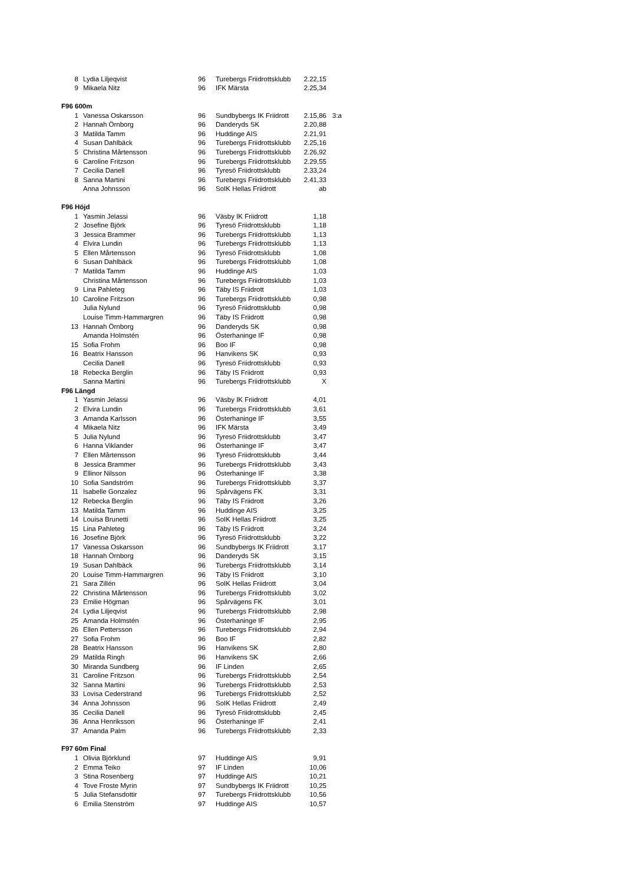| 8 | Lydia Liljeqvist | 96 | Turebergs Friidrottsklubb | 2.22,15 | |
| 9 | Mikaela Nitz | 96 | IFK Märsta | 2.25,34 | |
| F96 600m | | | | | |
| 1 | Vanessa Oskarsson | 96 | Sundbybergs IK Friidrott | 2.15,86 | 3:a |
| 2 | Hannah Örnborg | 96 | Danderyds SK | 2.20,88 | |
| 3 | Matilda Tamm | 96 | Huddinge AIS | 2.21,91 | |
| 4 | Susan Dahlbäck | 96 | Turebergs Friidrottsklubb | 2.25,16 | |
| 5 | Christina Mårtensson | 96 | Turebergs Friidrottsklubb | 2.26,92 | |
| 6 | Caroline Fritzson | 96 | Turebergs Friidrottsklubb | 2.29,55 | |
| 7 | Cecilia Danell | 96 | Tyresö Friidrottsklubb | 2.33,24 | |
| 8 | Sanna Martini | 96 | Turebergs Friidrottsklubb | 2.41,33 | |
| | Anna Johnsson | 96 | SoIK Hellas Friidrott | ab | |
| F96 Höjd | | | | | |
| 1 | Yasmin Jelassi | 96 | Väsby IK Friidrott | 1,18 | |
| 2 | Josefine Björk | 96 | Tyresö Friidrottsklubb | 1,18 | |
| 3 | Jessica Brammer | 96 | Turebergs Friidrottsklubb | 1,13 | |
| 4 | Elvira Lundin | 96 | Turebergs Friidrottsklubb | 1,13 | |
| 5 | Ellen Mårtensson | 96 | Tyresö Friidrottsklubb | 1,08 | |
| 6 | Susan Dahlbäck | 96 | Turebergs Friidrottsklubb | 1,08 | |
| 7 | Matilda Tamm | 96 | Huddinge AIS | 1,03 | |
| | Christina Mårtensson | 96 | Turebergs Friidrottsklubb | 1,03 | |
| 9 | Lina Pahleteg | 96 | Täby IS Friidrott | 1,03 | |
| 10 | Caroline Fritzson | 96 | Turebergs Friidrottsklubb | 0,98 | |
| | Julia Nylund | 96 | Tyresö Friidrottsklubb | 0,98 | |
| | Louise Timm-Hammargren | 96 | Täby IS Friidrott | 0,98 | |
| 13 | Hannah Örnborg | 96 | Danderyds SK | 0,98 | |
| | Amanda Holmstén | 96 | Österhaninge IF | 0,98 | |
| 15 | Sofia Frohm | 96 | Boo IF | 0,98 | |
| 16 | Beatrix Hansson | 96 | Hanvikens SK | 0,93 | |
| | Cecilia Danell | 96 | Tyresö Friidrottsklubb | 0,93 | |
| 18 | Rebecka Berglin | 96 | Täby IS Friidrott | 0,93 | |
| | Sanna Martini | 96 | Turebergs Friidrottsklubb | X | |
| F96 Längd | | | | | |
| 1 | Yasmin Jelassi | 96 | Väsby IK Friidrott | 4,01 | |
| 2 | Elvira Lundin | 96 | Turebergs Friidrottsklubb | 3,61 | |
| 3 | Amanda Karlsson | 96 | Österhaninge IF | 3,55 | |
| 4 | Mikaela Nitz | 96 | IFK Märsta | 3,49 | |
| 5 | Julia Nylund | 96 | Tyresö Friidrottsklubb | 3,47 | |
| 6 | Hanna Viklander | 96 | Österhaninge IF | 3,47 | |
| 7 | Ellen Mårtensson | 96 | Tyresö Friidrottsklubb | 3,44 | |
| 8 | Jessica Brammer | 96 | Turebergs Friidrottsklubb | 3,43 | |
| 9 | Ellinor Nilsson | 96 | Österhaninge IF | 3,38 | |
| 10 | Sofia Sandström | 96 | Turebergs Friidrottsklubb | 3,37 | |
| 11 | Isabelle Gonzalez | 96 | Spårvägens FK | 3,31 | |
| 12 | Rebecka Berglin | 96 | Täby IS Friidrott | 3,26 | |
| 13 | Matilda Tamm | 96 | Huddinge AIS | 3,25 | |
| 14 | Louisa Brunetti | 96 | SoIK Hellas Friidrott | 3,25 | |
| 15 | Lina Pahleteg | 96 | Täby IS Friidrott | 3,24 | |
| 16 | Josefine Björk | 96 | Tyresö Friidrottsklubb | 3,22 | |
| 17 | Vanessa Oskarsson | 96 | Sundbybergs IK Friidrott | 3,17 | |
| 18 | Hannah Örnborg | 96 | Danderyds SK | 3,15 | |
| 19 | Susan Dahlbäck | 96 | Turebergs Friidrottsklubb | 3,14 | |
| 20 | Louise Timm-Hammargren | 96 | Täby IS Friidrott | 3,10 | |
| 21 | Sara Zillén | 96 | SoIK Hellas Friidrott | 3,04 | |
| 22 | Christina Mårtensson | 96 | Turebergs Friidrottsklubb | 3,02 | |
| 23 | Emilie Högman | 96 | Spårvägens FK | 3,01 | |
| 24 | Lydia Liljeqvist | 96 | Turebergs Friidrottsklubb | 2,98 | |
| 25 | Amanda Holmstén | 96 | Österhaninge IF | 2,95 | |
| 26 | Ellen Pettersson | 96 | Turebergs Friidrottsklubb | 2,94 | |
| 27 | Sofia Frohm | 96 | Boo IF | 2,82 | |
| 28 | Beatrix Hansson | 96 | Hanvikens SK | 2,80 | |
| 29 | Matilda Ringh | 96 | Hanvikens SK | 2,66 | |
| 30 | Miranda Sundberg | 96 | IF Linden | 2,65 | |
| 31 | Caroline Fritzson | 96 | Turebergs Friidrottsklubb | 2,54 | |
| 32 | Sanna Martini | 96 | Turebergs Friidrottsklubb | 2,53 | |
| 33 | Lovisa Cederstrand | 96 | Turebergs Friidrottsklubb | 2,52 | |
| 34 | Anna Johnsson | 96 | SoIK Hellas Friidrott | 2,49 | |
| 35 | Cecilia Danell | 96 | Tyresö Friidrottsklubb | 2,45 | |
| 36 | Anna Henriksson | 96 | Österhaninge IF | 2,41 | |
| 37 | Amanda Palm | 96 | Turebergs Friidrottsklubb | 2,33 | |
| F97 60m Final | | | | | |
| 1 | Olivia Björklund | 97 | Huddinge AIS | 9,91 | |
| 2 | Emma Teiko | 97 | IF Linden | 10,06 | |
| 3 | Stina Rosenberg | 97 | Huddinge AIS | 10,21 | |
| 4 | Tove Froste Myrin | 97 | Sundbybergs IK Friidrott | 10,25 | |
| 5 | Julia Stefansdottir | 97 | Turebergs Friidrottsklubb | 10,56 | |
| 6 | Emilia Stenström | 97 | Huddinge AIS | 10,57 | |